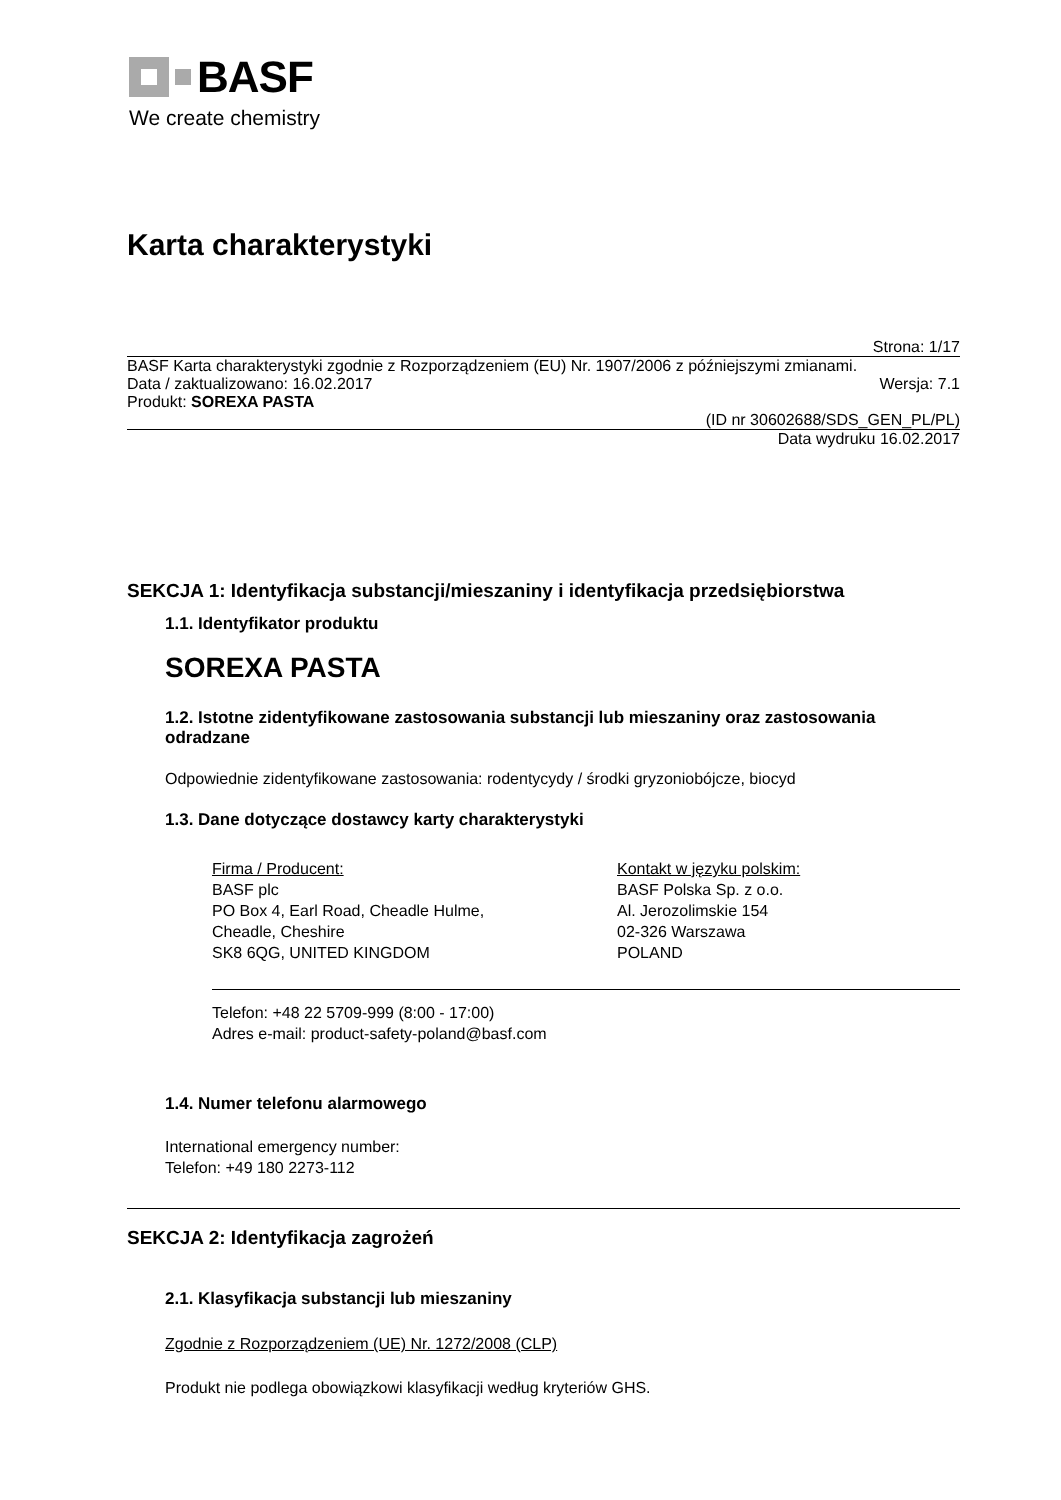BASF
We create chemistry
Karta charakterystyki
Strona: 1/17
BASF Karta charakterystyki zgodnie z Rozporządzeniem (EU) Nr. 1907/2006 z późniejszymi zmianami.
Data / zaktualizowano: 16.02.2017 Wersja: 7.1
Produkt: SOREXA PASTA
(ID nr 30602688/SDS_GEN_PL/PL)
Data wydruku 16.02.2017
SEKCJA 1: Identyfikacja substancji/mieszaniny i identyfikacja przedsiębiorstwa
1.1. Identyfikator produktu
SOREXA PASTA
1.2. Istotne zidentyfikowane zastosowania substancji lub mieszaniny oraz zastosowania odradzane
Odpowiednie zidentyfikowane zastosowania: rodentycydy / środki gryzoniobójcze, biocyd
1.3. Dane dotyczące dostawcy karty charakterystyki
Firma / Producent:
BASF plc
PO Box 4, Earl Road, Cheadle Hulme,
Cheadle, Cheshire
SK8 6QG, UNITED KINGDOM
Kontakt w języku polskim:
BASF Polska Sp. z o.o.
Al. Jerozolimskie 154
02-326 Warszawa
POLAND
Telefon: +48 22 5709-999 (8:00 - 17:00)
Adres e-mail: product-safety-poland@basf.com
1.4. Numer telefonu alarmowego
International emergency number:
Telefon: +49 180 2273-112
SEKCJA 2: Identyfikacja zagrożeń
2.1. Klasyfikacja substancji lub mieszaniny
Zgodnie z Rozporządzeniem (UE) Nr. 1272/2008 (CLP)
Produkt nie podlega obowiązkowi klasyfikacji według kryteriów GHS.